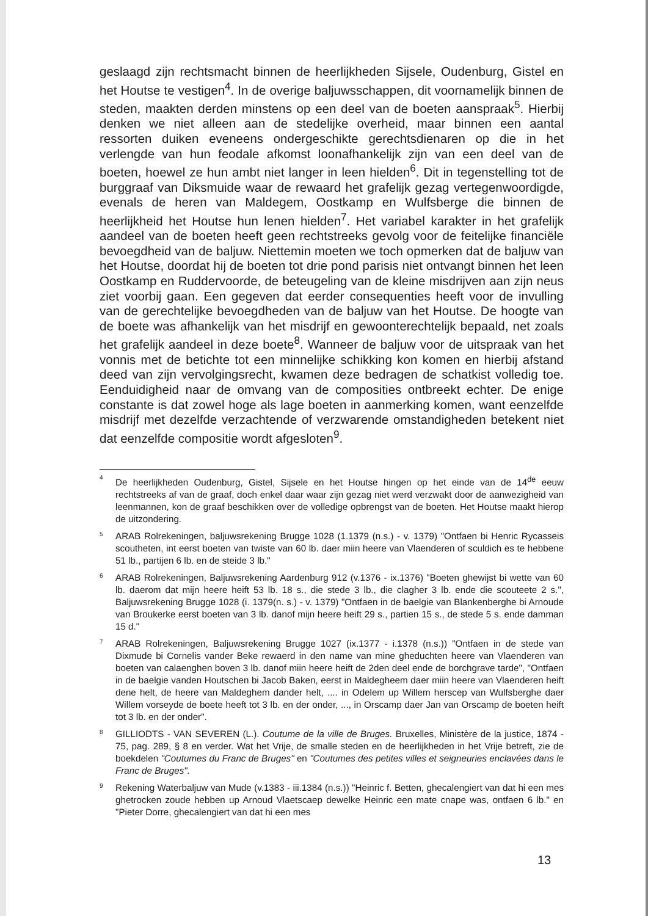geslaagd zijn rechtsmacht binnen de heerlijkheden Sijsele, Oudenburg, Gistel en het Houtse te vestigen<sup>4</sup>. In de overige baljuwsschappen, dit voornamelijk binnen de steden, maakten derden minstens op een deel van de boeten aanspraak<sup>5</sup>. Hierbij denken we niet alleen aan de stedelijke overheid, maar binnen een aantal ressorten duiken eveneens ondergeschikte gerechtsdienaren op die in het verlengde van hun feodale afkomst loonafhankelijk zijn van een deel van de boeten, hoewel ze hun ambt niet langer in leen hielden<sup>6</sup>. Dit in tegenstelling tot de burggraaf van Diksmuide waar de rewaard het grafelijk gezag vertegenwoordigde, evenals de heren van Maldegem, Oostkamp en Wulfsberge die binnen de heerlijkheid het Houtse hun lenen hielden<sup>7</sup>. Het variabel karakter in het grafelijk aandeel van de boeten heeft geen rechtstreeks gevolg voor de feitelijke financiële bevoegdheid van de baljuw. Niettemin moeten we toch opmerken dat de baljuw van het Houtse, doordat hij de boeten tot drie pond parisis niet ontvangt binnen het leen Oostkamp en Ruddervoorde, de beteugeling van de kleine misdrijven aan zijn neus ziet voorbij gaan. Een gegeven dat eerder consequenties heeft voor de invulling van de gerechtelijke bevoegdheden van de baljuw van het Houtse. De hoogte van de boete was afhankelijk van het misdrijf en gewoonterechtelijk bepaald, net zoals het grafelijk aandeel in deze boete<sup>8</sup>. Wanneer de baljuw voor de uitspraak van het vonnis met de betichte tot een minnelijke schikking kon komen en hierbij afstand deed van zijn vervolgingsrecht, kwamen deze bedragen de schatkist volledig toe. Eenduidigheid naar de omvang van de composities ontbreekt echter. De enige constante is dat zowel hoge als lage boeten in aanmerking komen, want eenzelfde misdrijf met dezelfde verzachtende of verzwarende omstandigheden betekent niet dat eenzelfde compositie wordt afgesloten<sup>9</sup>.
4
De heerlijkheden Oudenburg, Gistel, Sijsele en het Houtse hingen op het einde van de 14<sup>de</sup> eeuw rechtstreeks af van de graaf, doch enkel daar waar zijn gezag niet werd verzwakt door de aanwezigheid van leenmannen, kon de graaf beschikken over de volledige opbrengst van de boeten. Het Houtse maakt hierop de uitzondering.
5
ARAB Rolrekeningen, baljuwsrekening Brugge 1028 (1.1379 (n.s.) - v. 1379) "Ontfaen bi Henric Rycasseis scoutheten, int eerst boeten van twiste van 60 lb. daer miin heere van Vlaenderen of sculdich es te hebbene 51 lb., partijen 6 lb. en de steide 3 lb."
6
ARAB Rolrekeningen, Baljuwsrekening Aardenburg 912 (v.1376 - ix.1376) "Boeten ghewijst bi wette van 60 lb. daerom dat mijn heere heift 53 lb. 18 s., die stede 3 lb., die clagher 3 lb. ende die scouteete 2 s.", Baljuwsrekening Brugge 1028 (i. 1379(n. s.) - v. 1379) "Ontfaen in de baelgie van Blankenberghe bi Arnoude van Broukerke eerst boeten van 3 lb. danof mijn heere heift 29 s., partien 15 s., de stede 5 s. ende damman 15 d."
7
ARAB Rolrekeningen, Baljuwsrekening Brugge 1027 (ix.1377 - i.1378 (n.s.)) "Ontfaen in de stede van Dixmude bi Cornelis vander Beke rewaerd in den name van mine gheduchten heere van Vlaenderen van boeten van calaenghen boven 3 lb. danof miin heere heift de 2den deel ende de borchgrave tarde", "Ontfaen in de baelgie vanden Houtschen bi Jacob Baken, eerst in Maldegheem daer miin heere van Vlaenderen heift dene helt, de heere van Maldeghem dander helt, .... in Odelem up Willem herscep van Wulfsberghe daer Willem vorseyde de boete heeft tot 3 lb. en der onder, ..., in Orscamp daer Jan van Orscamp de boeten heift tot 3 lb. en der onder".
8
GILLIODTS - VAN SEVEREN (L.). Coutume de la ville de Bruges. Bruxelles, Ministère de la justice, 1874 - 75, pag. 289, § 8 en verder. Wat het Vrije, de smalle steden en de heerlijkheden in het Vrije betreft, zie de boekdelen "Coutumes du Franc de Bruges" en "Coutumes des petites villes et seigneuries enclavées dans le Franc de Bruges".
9
Rekening Waterbaljuw van Mude (v.1383 - iii.1384 (n.s.)) "Heinric f. Betten, ghecalengiert van dat hi een mes ghetrocken zoude hebben up Arnoud Vlaetscaep dewelke Heinric een mate cnape was, ontfaen 6 lb." en "Pieter Dorre, ghecalengiert van dat hi een mes
13